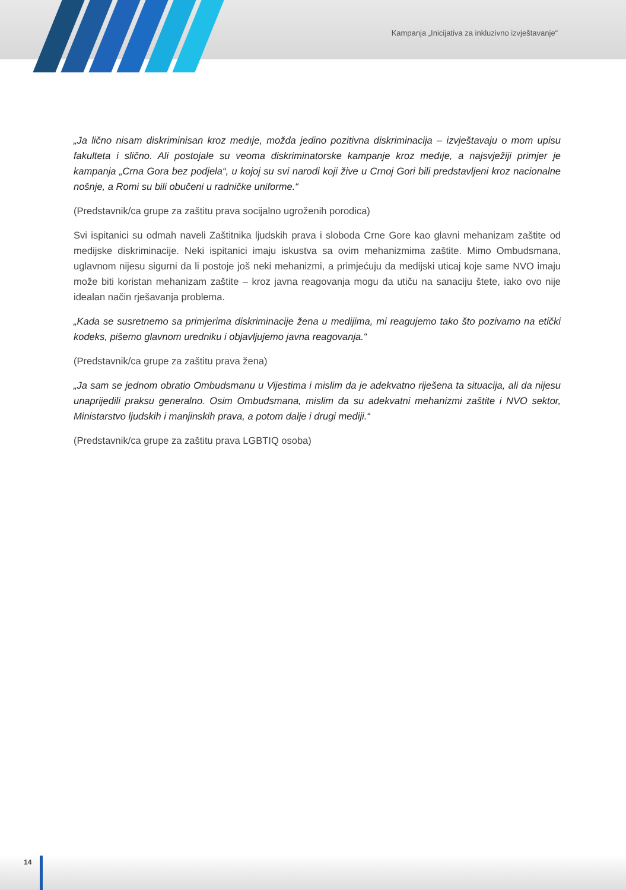Kampanja „Inicijativa za inkluzivno izvještavanje“
„Ja lično nisam diskriminisan kroz medıje, možda jedino pozitivna diskriminacija – izvještavaju o mom upisu fakulteta i slično. Ali postojale su veoma diskriminatorske kampanje kroz medıje, a najsvježiji primjer je kampanja „Crna Gora bez podjela“, u kojoj su svi narodi koji žive u Crnoj Gori bili predstavljeni kroz nacionalne nošnje, a Romi su bili obučeni u radničke uniforme.“
(Predstavnik/ca grupe za zaštitu prava socijalno ugroženih porodica)
Svi ispitanici su odmah naveli Zaštitnika ljudskih prava i sloboda Crne Gore kao glavni mehanizam zaštite od medijske diskriminacije. Neki ispitanici imaju iskustva sa ovim mehanizmima zaštite. Mimo Ombudsmana, uglavnom nijesu sigurni da li postoje još neki mehanizmi, a primjećuju da medijski uticaj koje same NVO imaju može biti koristan mehanizam zaštite – kroz javna reagovanja mogu da utiču na sanaciju štete, iako ovo nije idealan način rješavanja problema.
„Kada se susretnemo sa primjerima diskriminacije žena u medijima, mi reagujemo tako što pozivamo na etički kodeks, pišemo glavnom uredniku i objavljujemo javna reagovanja.“
(Predstavnik/ca grupe za zaštitu prava žena)
„Ja sam se jednom obratio Ombudsmanu u Vijestima i mislim da je adekvatno riješena ta situacija, ali da nijesu unaprijedili praksu generalno. Osim Ombudsmana, mislim da su adekvatni mehanizmi zaštite i NVO sektor, Ministarstvo ljudskih i manjinskih prava, a potom dalje i drugi mediji.“
(Predstavnik/ca grupe za zaštitu prava LGBTIQ osoba)
14